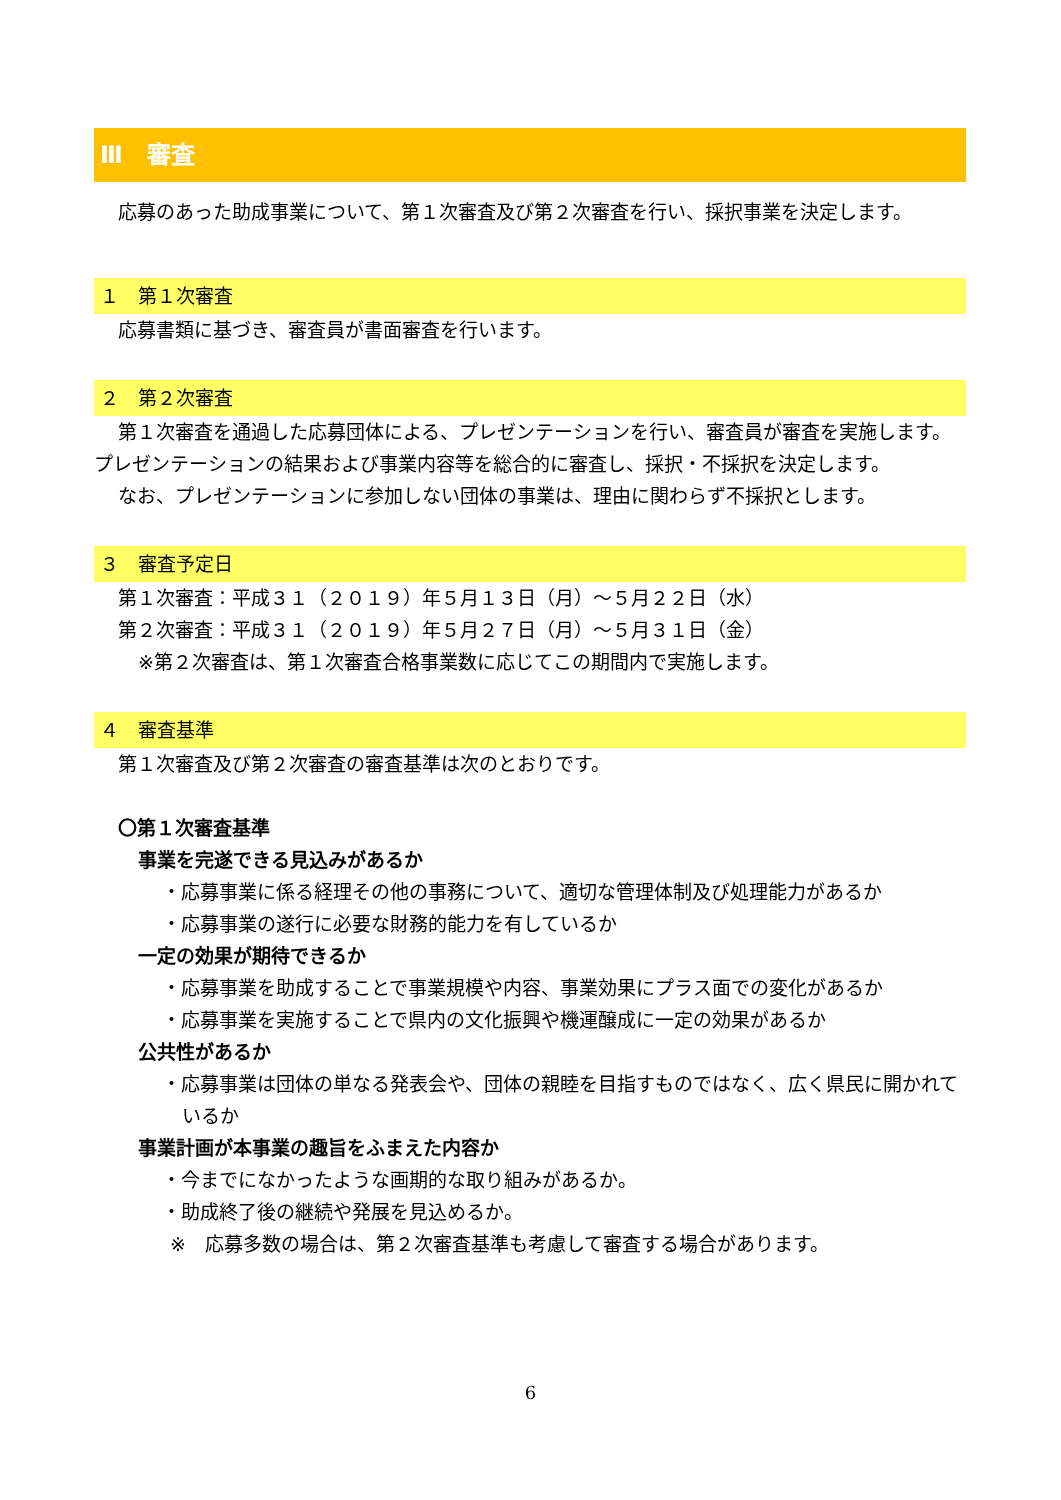Ⅲ　審査
応募のあった助成事業について、第１次審査及び第２次審査を行い、採択事業を決定します。
１　第１次審査
応募書類に基づき、審査員が書面審査を行います。
２　第２次審査
第１次審査を通過した応募団体による、プレゼンテーションを行い、審査員が審査を実施します。プレゼンテーションの結果および事業内容等を総合的に審査し、採択・不採択を決定します。
なお、プレゼンテーションに参加しない団体の事業は、理由に関わらず不採択とします。
３　審査予定日
第１次審査：平成３１（２０１９）年５月１３日（月）～５月２２日（水）
第２次審査：平成３１（２０１９）年５月２７日（月）～５月３１日（金）
※第２次審査は、第１次審査合格事業数に応じてこの期間内で実施します。
４　審査基準
第１次審査及び第２次審査の審査基準は次のとおりです。
〇第１次審査基準
事業を完遂できる見込みがあるか
・応募事業に係る経理その他の事務について、適切な管理体制及び処理能力があるか
・応募事業の遂行に必要な財務的能力を有しているか
一定の効果が期待できるか
・応募事業を助成することで事業規模や内容、事業効果にプラス面での変化があるか
・応募事業を実施することで県内の文化振興や機運醸成に一定の効果があるか
公共性があるか
・応募事業は団体の単なる発表会や、団体の親睦を目指すものではなく、広く県民に開かれているか
事業計画が本事業の趣旨をふまえた内容か
・今までになかったような画期的な取り組みがあるか。
・助成終了後の継続や発展を見込めるか。
※　応募多数の場合は、第２次審査基準も考慮して審査する場合があります。
6